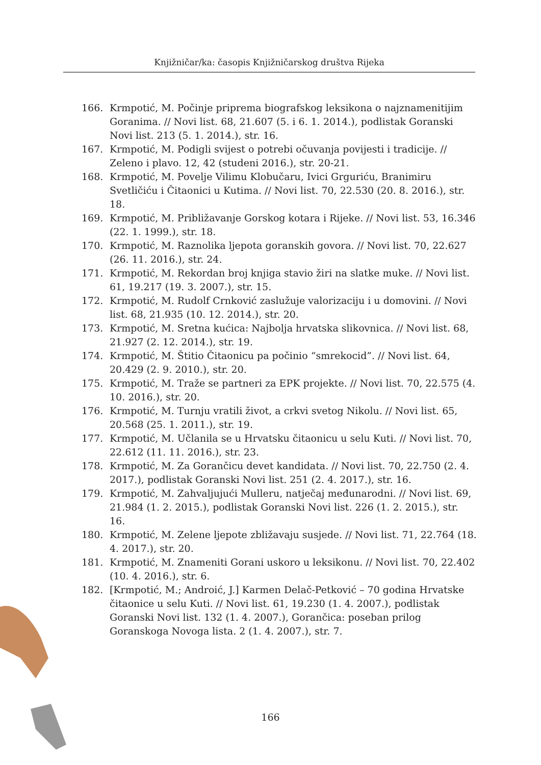Knjižničar/ka: časopis Knjižničarskog društva Rijeka
166. Krmpotić, M. Počinje priprema biografskog leksikona o najznamenitijim Goranima. // Novi list. 68, 21.607 (5. i 6. 1. 2014.), podlistak Goranski Novi list. 213 (5. 1. 2014.), str. 16.
167. Krmpotić, M. Podigli svijest o potrebi očuvanja povijesti i tradicije. // Zeleno i plavo. 12, 42 (studeni 2016.), str. 20-21.
168. Krmpotić, M. Povelje Vilimu Klobučaru, Ivici Grguriću, Branimiru Svetličiću i Čitaonici u Kutima. // Novi list. 70, 22.530 (20. 8. 2016.), str. 18.
169. Krmpotić, M. Približavanje Gorskog kotara i Rijeke. // Novi list. 53, 16.346 (22. 1. 1999.), str. 18.
170. Krmpotić, M. Raznolika ljepota goranskih govora. // Novi list. 70, 22.627 (26. 11. 2016.), str. 24.
171. Krmpotić, M. Rekordan broj knjiga stavio žiri na slatke muke. // Novi list. 61, 19.217 (19. 3. 2007.), str. 15.
172. Krmpotić, M. Rudolf Crnković zaslužuje valorizaciju i u domovini. // Novi list. 68, 21.935 (10. 12. 2014.), str. 20.
173. Krmpotić, M. Sretna kućica: Najbolja hrvatska slikovnica. // Novi list. 68, 21.927 (2. 12. 2014.), str. 19.
174. Krmpotić, M. Štitio Čitaonicu pa počinio “smrekocid”. // Novi list. 64, 20.429 (2. 9. 2010.), str. 20.
175. Krmpotić, M. Traže se partneri za EPK projekte. // Novi list. 70, 22.575 (4. 10. 2016.), str. 20.
176. Krmpotić, M. Turnju vratili život, a crkvi svetog Nikolu. // Novi list. 65, 20.568 (25. 1. 2011.), str. 19.
177. Krmpotić, M. Učlanila se u Hrvatsku čitaonicu u selu Kuti. // Novi list. 70, 22.612 (11. 11. 2016.), str. 23.
178. Krmpotić, M. Za Gorančicu devet kandidata. // Novi list. 70, 22.750 (2. 4. 2017.), podlistak Goranski Novi list. 251 (2. 4. 2017.), str. 16.
179. Krmpotić, M. Zahvaljujući Mulleru, natječaj međunarodni. // Novi list. 69, 21.984 (1. 2. 2015.), podlistak Goranski Novi list. 226 (1. 2. 2015.), str. 16.
180. Krmpotić, M. Zelene ljepote zbližavaju susjede. // Novi list. 71, 22.764 (18. 4. 2017.), str. 20.
181. Krmpotić, M. Znameniti Gorani uskoro u leksikonu. // Novi list. 70, 22.402 (10. 4. 2016.), str. 6.
182. [Krmpotić, M.; Androić, J.] Karmen Delač-Petković – 70 godina Hrvatske čitaonice u selu Kuti. // Novi list. 61, 19.230 (1. 4. 2007.), podlistak Goranski Novi list. 132 (1. 4. 2007.), Gorančica: poseban prilog Goranskoga Novoga lista. 2 (1. 4. 2007.), str. 7.
166